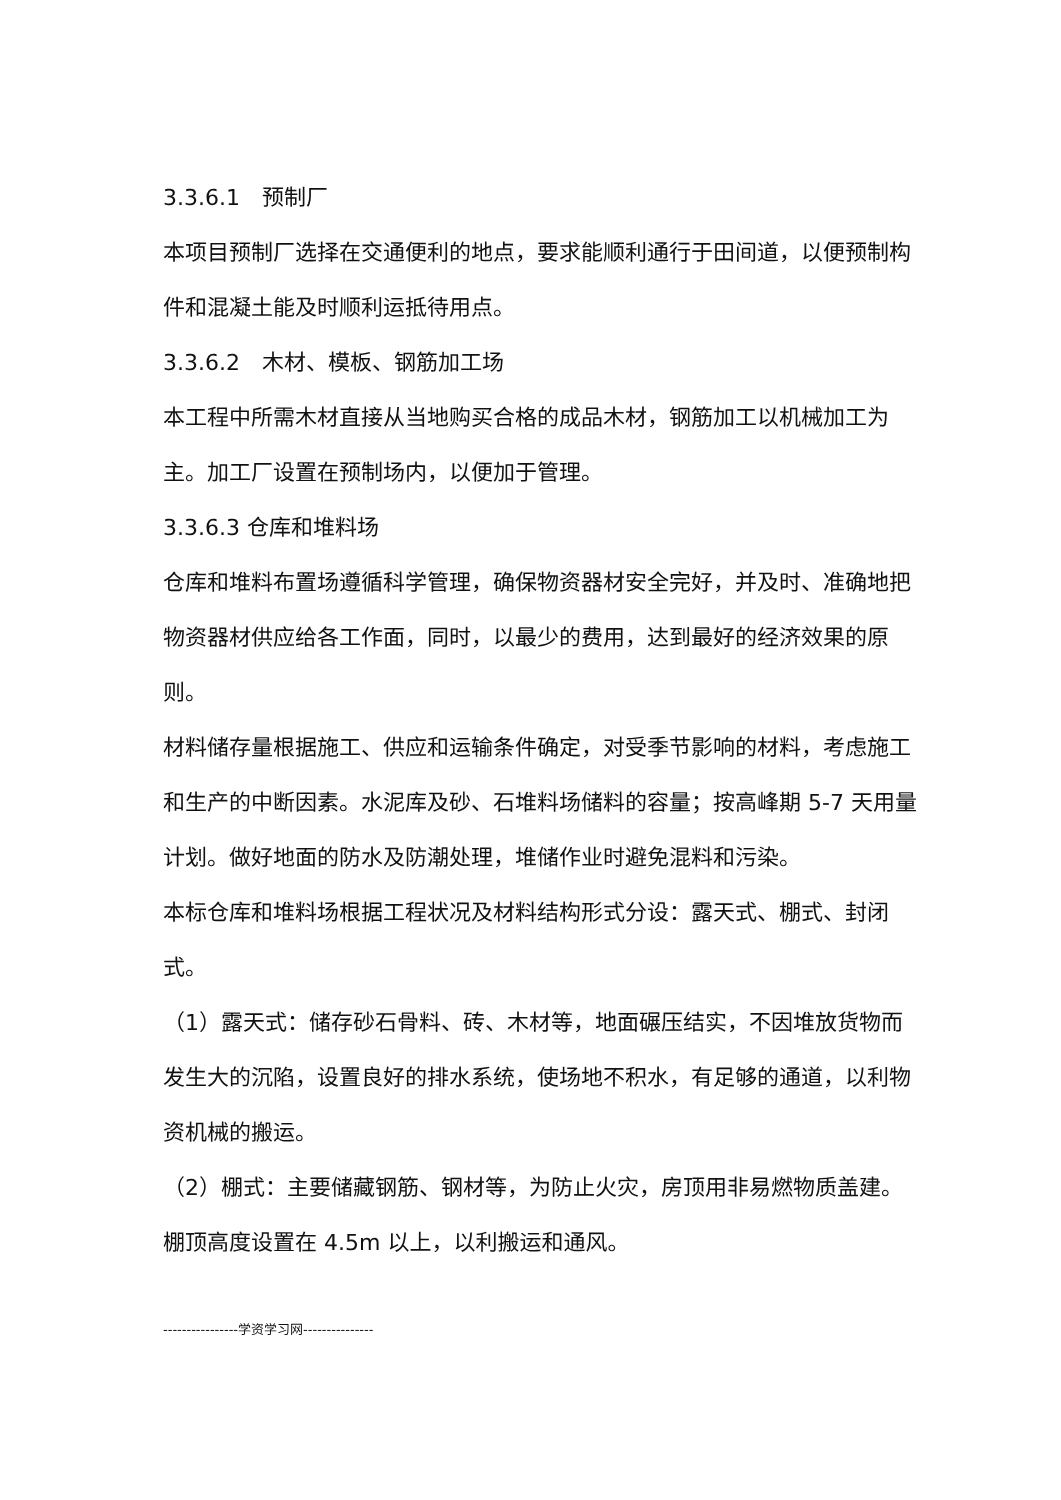3.3.6.1　预制厂
本项目预制厂选择在交通便利的地点，要求能顺利通行于田间道，以便预制构件和混凝土能及时顺利运抵待用点。
3.3.6.2　木材、模板、钢筋加工场
本工程中所需木材直接从当地购买合格的成品木材，钢筋加工以机械加工为主。加工厂设置在预制场内，以便加于管理。
3.3.6.3 仓库和堆料场
仓库和堆料布置场遵循科学管理，确保物资器材安全完好，并及时、准确地把物资器材供应给各工作面，同时，以最少的费用，达到最好的经济效果的原则。
材料储存量根据施工、供应和运输条件确定，对受季节影响的材料，考虑施工和生产的中断因素。水泥库及砂、石堆料场储料的容量；按高峰期 5-7 天用量计划。做好地面的防水及防潮处理，堆储作业时避免混料和污染。
本标仓库和堆料场根据工程状况及材料结构形式分设：露天式、棚式、封闭式。
（1）露天式：储存砂石骨料、砖、木材等，地面碾压结实，不因堆放货物而发生大的沉陷，设置良好的排水系统，使场地不积水，有足够的通道，以利物资机械的搬运。
（2）棚式：主要储藏钢筋、钢材等，为防止火灾，房顶用非易燃物质盖建。棚顶高度设置在 4.5m 以上，以利搬运和通风。
----------------学资学习网---------------